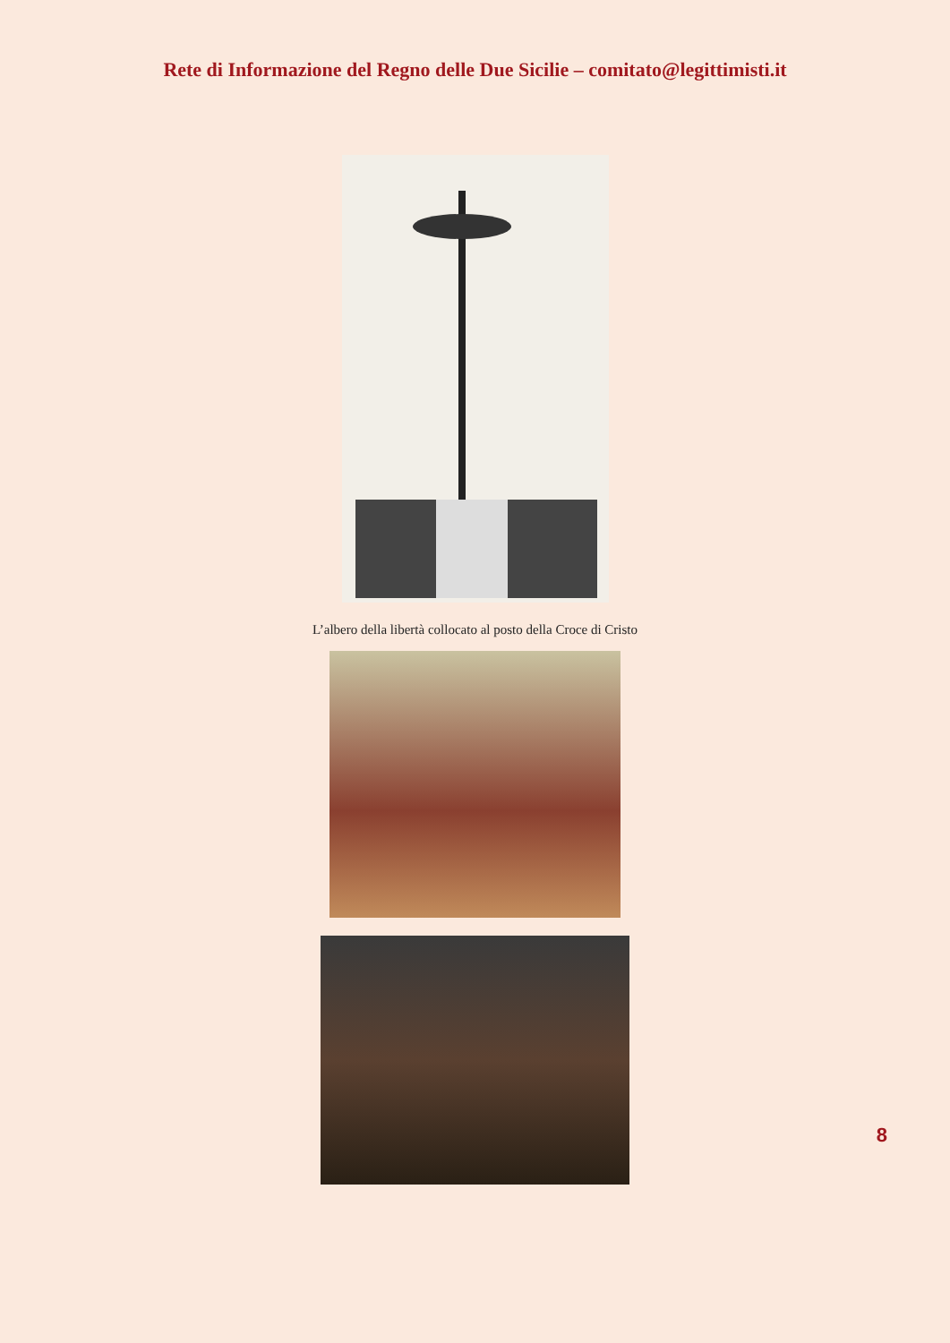Rete di Informazione del Regno delle Due Sicilie – comitato@legittimisti.it
L’albero della libertà collocato al posto della Croce di Cristo
8